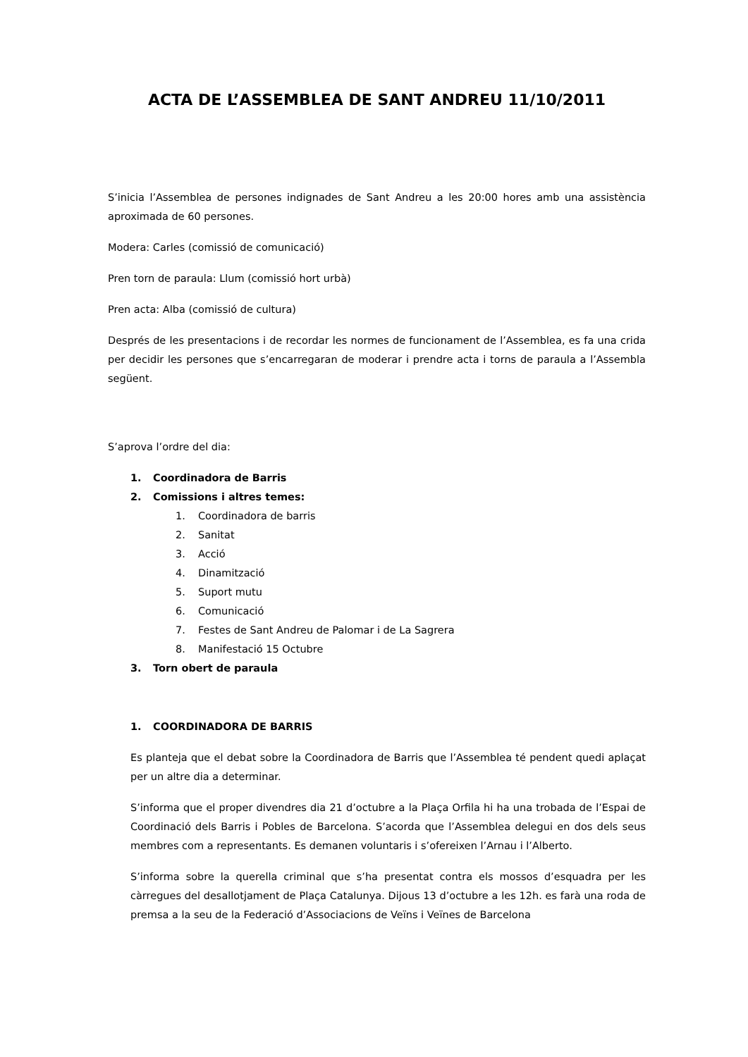ACTA DE L’ASSEMBLEA DE SANT ANDREU 11/10/2011
S’inicia l’Assemblea de persones indignades de Sant Andreu a les 20:00 hores amb una assistència aproximada de 60 persones.
Modera: Carles (comissió de comunicació)
Pren torn de paraula: Llum (comissió hort urbà)
Pren acta: Alba (comissió de cultura)
Després de les presentacions i de recordar les normes de funcionament de l’Assemblea, es fa una crida per decidir les persones que s’encarregaran de moderar i prendre acta i torns de paraula a l’Assembla següent.
S’aprova l’ordre del dia:
1. Coordinadora de Barris
2. Comissions i altres temes:
1. Coordinadora de barris
2. Sanitat
3. Acció
4. Dinamització
5. Suport mutu
6. Comunicació
7. Festes de Sant Andreu de Palomar i de La Sagrera
8. Manifestació 15 Octubre
3. Torn obert de paraula
1. COORDINADORA DE BARRIS
Es planteja que el debat sobre la Coordinadora de Barris que l’Assemblea té pendent quedi aplaçat per un altre dia a determinar.
S’informa que el proper divendres dia 21 d’octubre a la Plaça Orfila hi ha una trobada de l’Espai de Coordinació dels Barris i Pobles de Barcelona. S’acorda que l’Assemblea delegui en dos dels seus membres com a representants. Es demanen voluntaris i s’ofereixen l’Arnau i l’Alberto.
S’informa sobre la querella criminal que s’ha presentat contra els mossos d’esquadra per les càrregues del desallotjament de Plaça Catalunya. Dijous 13 d’octubre a les 12h. es farà una roda de premsa a la seu de la Federació d’Associacions de Veïns i Veïnes de Barcelona